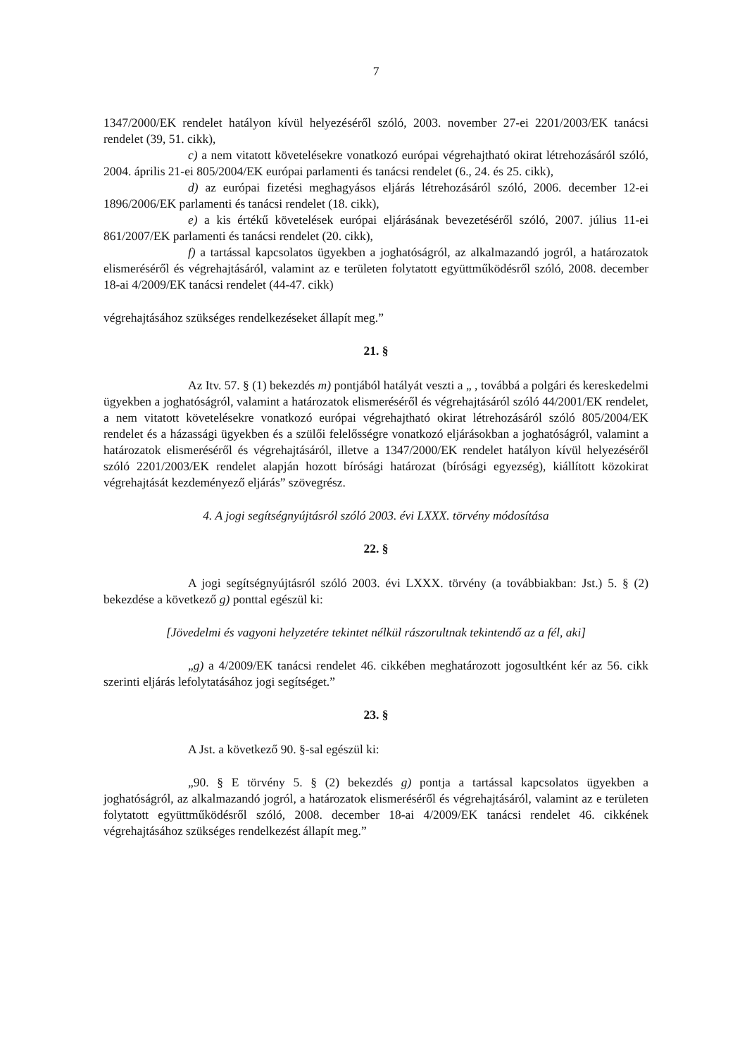7
1347/2000/EK rendelet hatályon kívül helyezéséről szóló, 2003. november 27-ei 2201/2003/EK tanácsi rendelet (39, 51. cikk),
c) a nem vitatott követelésekre vonatkozó európai végrehajtható okirat létrehozásáról szóló, 2004. április 21-ei 805/2004/EK európai parlamenti és tanácsi rendelet (6., 24. és 25. cikk),
d) az európai fizetési meghagyásos eljárás létrehozásáról szóló, 2006. december 12-ei 1896/2006/EK parlamenti és tanácsi rendelet (18. cikk),
e) a kis értékű követelések európai eljárásának bevezetéséről szóló, 2007. július 11-ei 861/2007/EK parlamenti és tanácsi rendelet (20. cikk),
f) a tartással kapcsolatos ügyekben a joghatóságról, az alkalmazandó jogról, a határozatok elismeréséről és végrehajtásáról, valamint az e területen folytatott együttműködésről szóló, 2008. december 18-ai 4/2009/EK tanácsi rendelet (44-47. cikk)
végrehajtásához szükséges rendelkezéseket állapít meg.”
21. §
Az Itv. 57. § (1) bekezdés m) pontjából hatályát veszti a „ , továbbá a polgári és kereskedelmi ügyekben a joghatóságról, valamint a határozatok elismeréséről és végrehajtásáról szóló 44/2001/EK rendelet, a nem vitatott követelésekre vonatkozó európai végrehajtható okirat létrehozásáról szóló 805/2004/EK rendelet és a házassági ügyekben és a szülői felelősségre vonatkozó eljárásokban a joghatóságról, valamint a határozatok elismeréséről és végrehajtásáról, illetve a 1347/2000/EK rendelet hatályon kívül helyezéséről szóló 2201/2003/EK rendelet alapján hozott bírósági határozat (bírósági egyezség), kiállított közokirat végrehajtását kezdeményező eljárás” szövegrész.
4. A jogi segítségnyújtásról szóló 2003. évi LXXX. törvény módosítása
22. §
A jogi segítségnyújtásról szóló 2003. évi LXXX. törvény (a továbbiakban: Jst.) 5. § (2) bekezdése a következő g) ponttal egészül ki:
[Jövedelmi és vagyoni helyzetére tekintet nélkül rászorultnak tekintendő az a fél, aki]
„g) a 4/2009/EK tanácsi rendelet 46. cikkében meghatározott jogosultként kér az 56. cikk szerinti eljárás lefolytatásához jogi segítséget.”
23. §
A Jst. a következő 90. §-sal egészül ki:
„90. § E törvény 5. § (2) bekezdés g) pontja a tartással kapcsolatos ügyekben a joghatóságról, az alkalmazandó jogról, a határozatok elismeréséről és végrehajtásáról, valamint az e területen folytatott együttműködésről szóló, 2008. december 18-ai 4/2009/EK tanácsi rendelet 46. cikkének végrehajtásához szükséges rendelkezést állapít meg.”